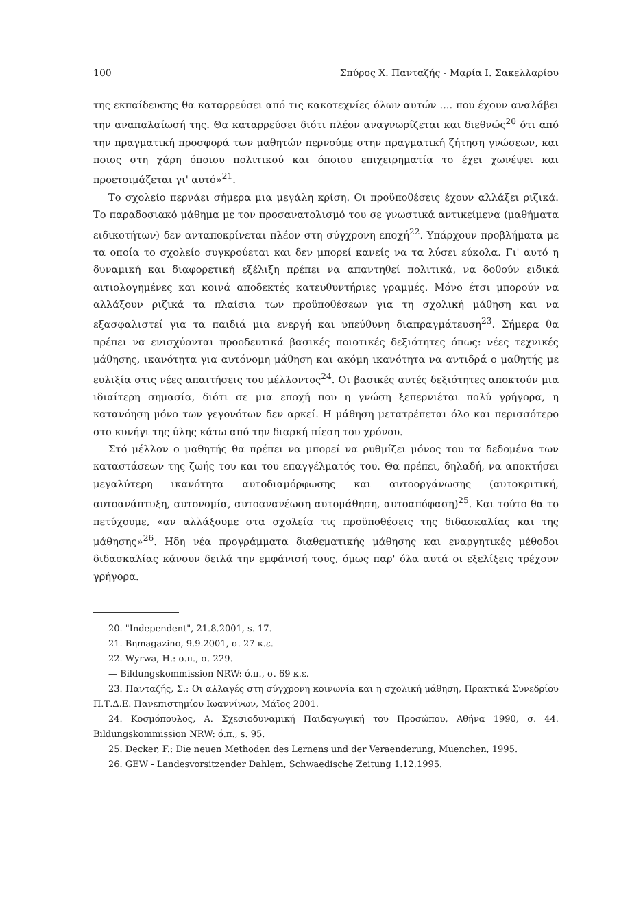100 Σπύρος Χ. Πανταζής - Μαρία Ι. Σακελλαρίου
της εκπαίδευσης θα καταρρεύσει από τις κακοτεχνίες όλων αυτών .... που έχουν αναλάβει την αναπαλαίωσή της. Θα καταρρεύσει διότι πλέον αναγνωρίζεται και διεθνώς<sup>20</sup> ότι από την πραγματική προσφορά των μαθητών περνούμε στην πραγματική ζήτηση γνώσεων, και ποιος στη χάρη όποιου πολιτικού και όποιου επιχειρηματία το έχει χωνέψει και προετοιμάζεται γι' αυτό»<sup>21</sup>.
Το σχολείο περνάει σήμερα μια μεγάλη κρίση. Οι προϋποθέσεις έχουν αλλάξει ριζικά. Το παραδοσιακό μάθημα με τον προσανατολισμό του σε γνωστικά αντικείμενα (μαθήματα ειδικοτήτων) δεν ανταποκρίνεται πλέον στη σύγχρονη εποχή<sup>22</sup>. Υπάρχουν προβλήματα με τα οποία το σχολείο συγκρούεται και δεν μπορεί κανείς να τα λύσει εύκολα. Γι' αυτό η δυναμική και διαφορετική εξέλιξη πρέπει να απαντηθεί πολιτικά, να δοθούν ειδικά αιτιολογημένες και κοινά αποδεκτές κατευθυντήριες γραμμές. Μόνο έτσι μπορούν να αλλάξουν ριζικά τα πλαίσια των προϋποθέσεων για τη σχολική μάθηση και να εξασφαλιστεί για τα παιδιά μια ενεργή και υπεύθυνη διαπραγμάτευση<sup>23</sup>. Σήμερα θα πρέπει να ενισχύονται προοδευτικά βασικές ποιοτικές δεξιότητες όπως: νέες τεχνικές μάθησης, ικανότητα για αυτόνομη μάθηση και ακόμη ικανότητα να αντιδρά ο μαθητής με ευλιξία στις νέες απαιτήσεις του μέλλοντος<sup>24</sup>. Οι βασικές αυτές δεξιότητες αποκτούν μια ιδιαίτερη σημασία, διότι σε μια εποχή που η γνώση ξεπερνιέται πολύ γρήγορα, η κατανόηση μόνο των γεγονότων δεν αρκεί. Η μάθηση μετατρέπεται όλο και περισσότερο στο κυνήγι της ύλης κάτω από την διαρκή πίεση του χρόνου.
Στό μέλλον ο μαθητής θα πρέπει να μπορεί να ρυθμίζει μόνος του τα δεδομένα των καταστάσεων της ζωής του και του επαγγέλματός του. Θα πρέπει, δηλαδή, να αποκτήσει μεγαλύτερη ικανότητα αυτοδιαμόρφωσης και αυτοοργάνωσης (αυτοκριτική, αυτοανάπτυξη, αυτονομία, αυτοανανέωση αυτομάθηση, αυτοαπόφαση)<sup>25</sup>. Και τούτο θα το πετύχουμε, «αν αλλάξουμε στα σχολεία τις προϋποθέσεις της διδασκαλίας και της μάθησης»<sup>26</sup>. Ηδη νέα προγράμματα διαθεματικής μάθησης και εναργητικές μέθοδοι διδασκαλίας κάνουν δειλά την εμφάνισή τους, όμως παρ' όλα αυτά οι εξελίξεις τρέχουν γρήγορα.
20. "Independent", 21.8.2001, s. 17.
21. Bηmagazino, 9.9.2001, σ. 27 κ.ε.
22. Wyrwa, H.: ο.π., σ. 229.
— Bildungskommission NRW: ό.π., σ. 69 κ.ε.
23. Πανταζής, Σ.: Οι αλλαγές στη σύγχρονη κοινωνία και η σχολική μάθηση, Πρακτικά Συνεδρίου Π.Τ.Δ.Ε. Πανεπιστημίου Ιωαννίνων, Μάϊος 2001.
24. Κοσμόπουλος, Α. Σχεσιοδυναμική Παιδαγωγική του Προσώπου, Αθήνα 1990, σ. 44. Bildungskommission NRW: ό.π., s. 95.
25. Decker, F.: Die neuen Methoden des Lernens und der Veraenderung, Muenchen, 1995.
26. GEW - Landesvorsitzender Dahlem, Schwaedische Zeitung 1.12.1995.